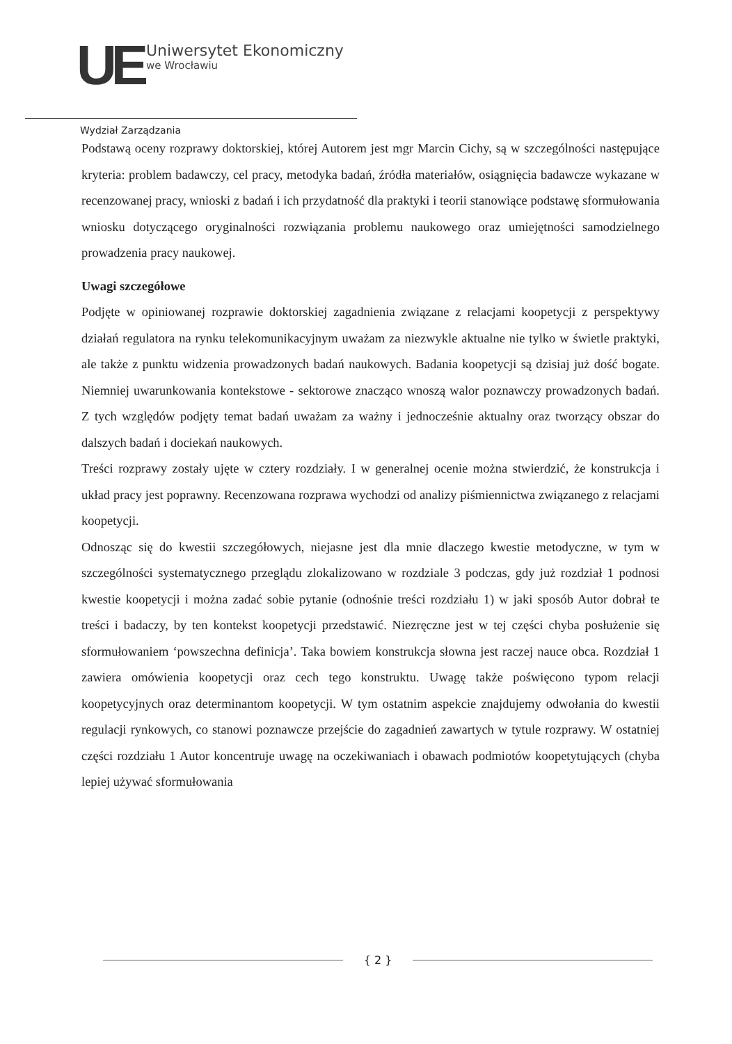UE
Uniwersytet Ekonomiczny
we Wrocławiu
Wydział Zarządzania
Podstawą oceny rozprawy doktorskiej, której Autorem jest mgr Marcin Cichy, są w szczególności następujące kryteria: problem badawczy, cel pracy, metodyka badań, źródła materiałów, osiągnięcia badawcze wykazane w recenzowanej pracy, wnioski z badań i ich przydatność dla praktyki i teorii stanowiące podstawę sformułowania wniosku dotyczącego oryginalności rozwiązania problemu naukowego oraz umiejętności samodzielnego prowadzenia pracy naukowej.
Uwagi szczegółowe
Podjęte w opiniowanej rozprawie doktorskiej zagadnienia związane z relacjami koopetycji z perspektywy działań regulatora na rynku telekomunikacyjnym uważam za niezwykle aktualne nie tylko w świetle praktyki, ale także z punktu widzenia prowadzonych badań naukowych. Badania koopetycji są dzisiaj już dość bogate. Niemniej uwarunkowania kontekstowe - sektorowe znacząco wnoszą walor poznawczy prowadzonych badań. Z tych względów podjęty temat badań uważam za ważny i jednocześnie aktualny oraz tworzący obszar do dalszych badań i dociekań naukowych.
Treści rozprawy zostały ujęte w cztery rozdziały. I w generalnej ocenie można stwierdzić, że konstrukcja i układ pracy jest poprawny. Recenzowana rozprawa wychodzi od analizy piśmiennictwa związanego z relacjami koopetycji.
Odnosząc się do kwestii szczegółowych, niejasne jest dla mnie dlaczego kwestie metodyczne, w tym w szczególności systematycznego przeglądu zlokalizowano w rozdziale 3 podczas, gdy już rozdział 1 podnosi kwestie koopetycji i można zadać sobie pytanie (odnośnie treści rozdziału 1) w jaki sposób Autor dobrał te treści i badaczy, by ten kontekst koopetycji przedstawić. Niezręczne jest w tej części chyba posłużenie się sformułowaniem ‘powszechna definicja’. Taka bowiem konstrukcja słowna jest raczej nauce obca. Rozdział 1 zawiera omówienia koopetycji oraz cech tego konstruktu. Uwagę także poświęcono typom relacji koopetycyjnych oraz determinantom koopetycji. W tym ostatnim aspekcie znajdujemy odwołania do kwestii regulacji rynkowych, co stanowi poznawcze przejście do zagadnień zawartych w tytule rozprawy. W ostatniej części rozdziału 1 Autor koncentruje uwagę na oczekiwaniach i obawach podmiotów koopetytujących (chyba lepiej używać sformułowania
{ 2 }